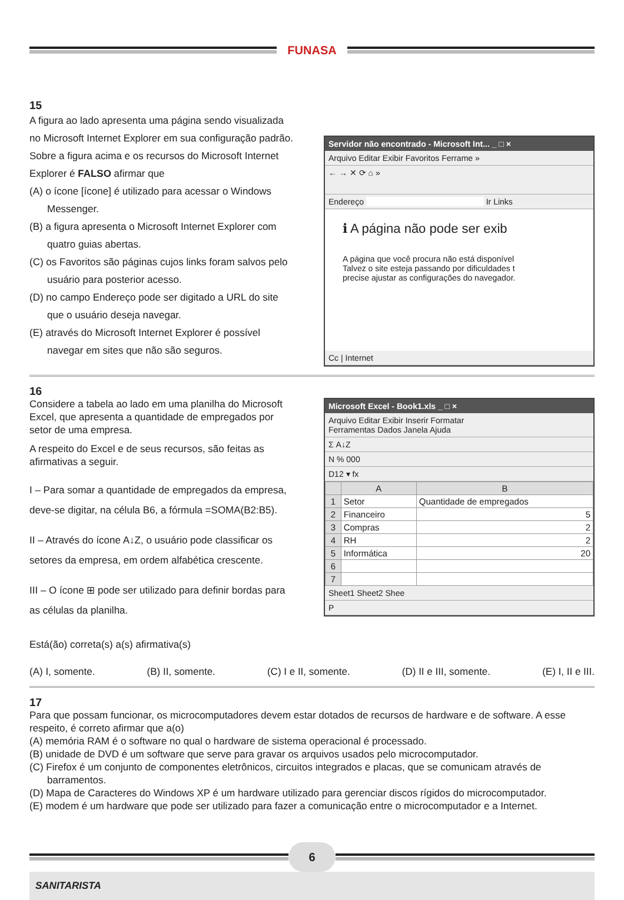FUNASA
15
A figura ao lado apresenta uma página sendo visualizada no Microsoft Internet Explorer em sua configuração padrão. Sobre a figura acima e os recursos do Microsoft Internet Explorer é FALSO afirmar que
(A) o ícone [ícone] é utilizado para acessar o Windows Messenger.
(B) a figura apresenta o Microsoft Internet Explorer com quatro guias abertas.
(C) os Favoritos são páginas cujos links foram salvos pelo usuário para posterior acesso.
(D) no campo Endereço pode ser digitado a URL do site que o usuário deseja navegar.
(E) através do Microsoft Internet Explorer é possível navegar em sites que não são seguros.
Servidor não encontrado - Microsoft Int... _ □ ×
Arquivo Editar Exibir Favoritos Ferrame »
← → ✕ ⟳ ⌂ »
Endereço Ir Links
ℹ A página não pode ser exib
A página que você procura não está disponível
Talvez o site esteja passando por dificuldades t
precise ajustar as configurações do navegador.
Cc | Internet
16
Considere a tabela ao lado em uma planilha do Microsoft Excel, que apresenta a quantidade de empregados por setor de uma empresa.
A respeito do Excel e de seus recursos, são feitas as afirmativas a seguir.
I – Para somar a quantidade de empregados da empresa, deve-se digitar, na célula B6, a fórmula =SOMA(B2:B5).
II – Através do ícone A↓Z, o usuário pode classificar os setores da empresa, em ordem alfabética crescente.
III – O ícone ⊞ pode ser utilizado para definir bordas para as células da planilha.
Está(ão) correta(s) a(s) afirmativa(s)
Microsoft Excel - Book1.xls _ □ ×
Arquivo Editar Exibir Inserir Formatar
Ferramentas Dados Janela Ajuda
Σ A↓Z
N % 000
D12 ▾ fx
| | A | B |
| --- | --- | --- |
| 1 | Setor | Quantidade de empregados |
| 2 | Financeiro | 5 |
| 3 | Compras | 2 |
| 4 | RH | 2 |
| 5 | Informática | 20 |
| 6 | | |
| 7 | | |
Sheet1 Sheet2 Shee
P
(A) I, somente. (B) II, somente. (C) I e II, somente. (D) II e III, somente. (E) I, II e III.
17
Para que possam funcionar, os microcomputadores devem estar dotados de recursos de hardware e de software. A esse respeito, é correto afirmar que a(o)
(A) memória RAM é o software no qual o hardware de sistema operacional é processado.
(B) unidade de DVD é um software que serve para gravar os arquivos usados pelo microcomputador.
(C) Firefox é um conjunto de componentes eletrônicos, circuitos integrados e placas, que se comunicam através de barramentos.
(D) Mapa de Caracteres do Windows XP é um hardware utilizado para gerenciar discos rígidos do microcomputador.
(E) modem é um hardware que pode ser utilizado para fazer a comunicação entre o microcomputador e a Internet.
6
SANITARISTA